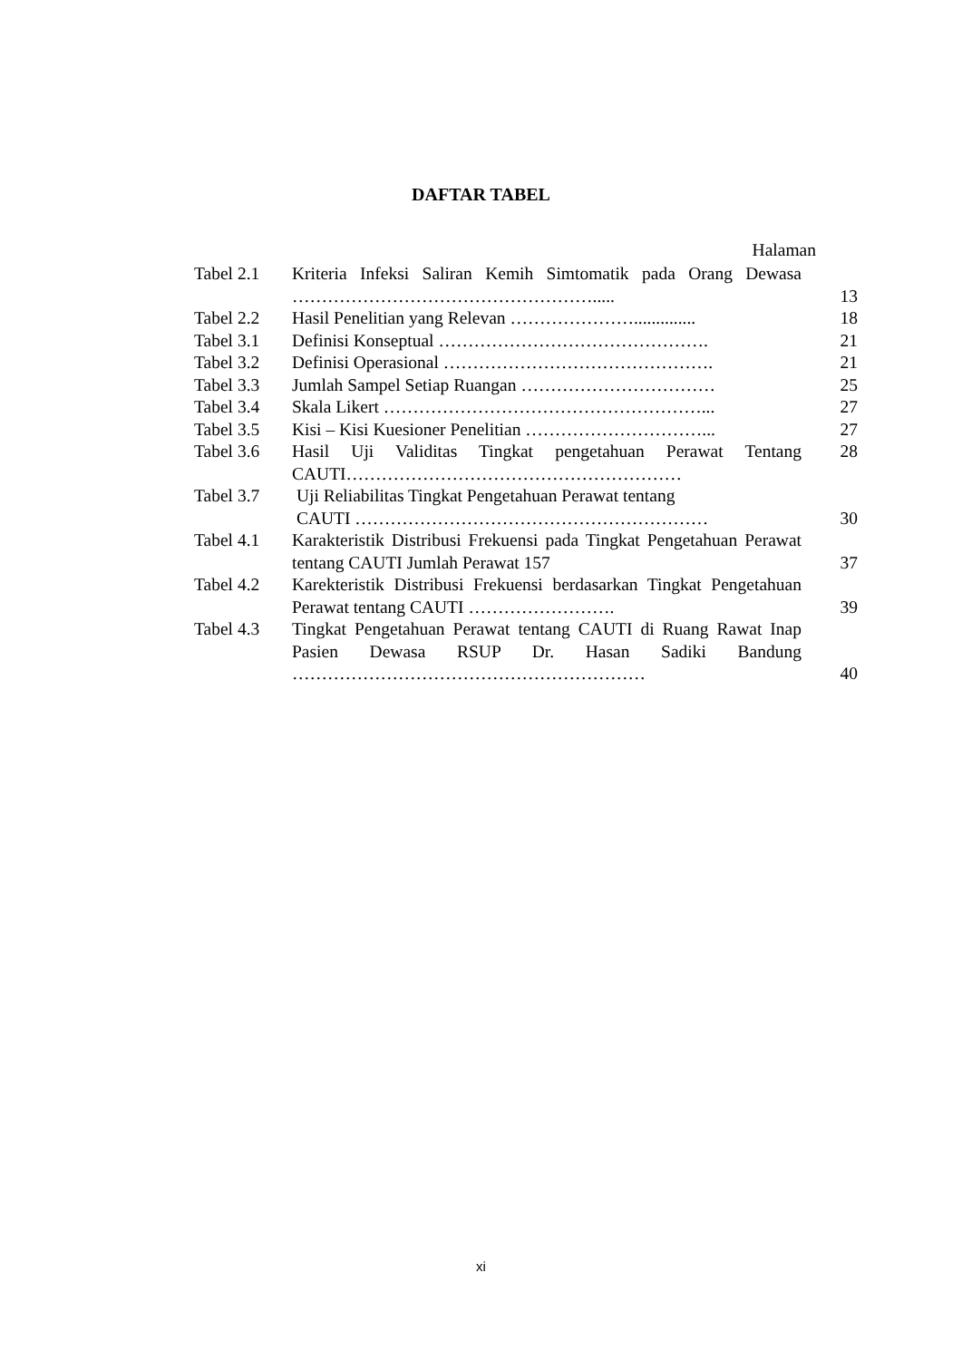DAFTAR TABEL
Halaman
| Tabel 2.1 | Kriteria Infeksi Saliran Kemih Simtomatik pada Orang Dewasa ……………………………………………..... | 13 |
| Tabel 2.2 | Hasil Penelitian yang Relevan ………………….............. | 18 |
| Tabel 3.1 | Definisi Konseptual ………………………………………. | 21 |
| Tabel 3.2 | Definisi Operasional ………………………………………. | 21 |
| Tabel 3.3 | Jumlah Sampel Setiap Ruangan …………………………… | 25 |
| Tabel 3.4 | Skala Likert ………………………………………………... | 27 |
| Tabel 3.5 | Kisi – Kisi Kuesioner Penelitian …………………………... | 27 |
| Tabel 3.6 | Hasil Uji Validitas Tingkat pengetahuan Perawat Tentang CAUTI………………………………………………… | 28 |
| Tabel 3.7 | Uji Reliabilitas Tingkat Pengetahuan Perawat tentang CAUTI …………………………………………………… | 30 |
| Tabel 4.1 | Karakteristik Distribusi Frekuensi pada Tingkat Pengetahuan Perawat tentang CAUTI Jumlah Perawat 157 | 37 |
| Tabel 4.2 | Karekteristik Distribusi Frekuensi berdasarkan Tingkat Pengetahuan Perawat tentang CAUTI ……………………. | 39 |
| Tabel 4.3 | Tingkat Pengetahuan Perawat tentang CAUTI di Ruang Rawat Inap Pasien Dewasa RSUP Dr. Hasan Sadiki Bandung …………………………………………………… | 40 |
xi